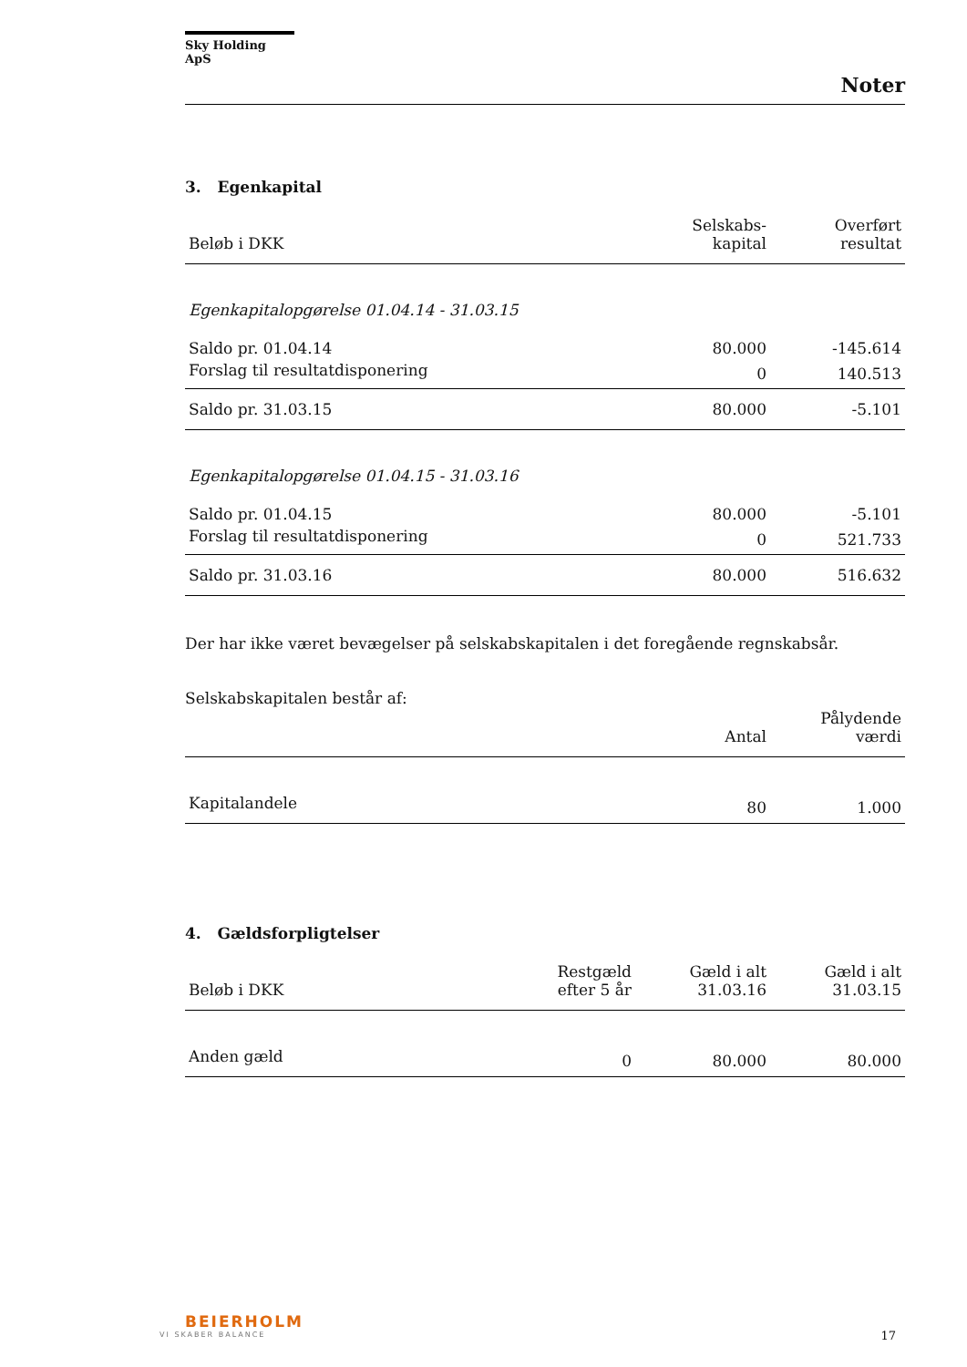Sky Holding ApS
Noter
3. Egenkapital
| Beløb i DKK | Selskabs- kapital | Overført resultat |
| --- | --- | --- |
| Egenkapitalopgørelse 01.04.14 - 31.03.15 | | |
| Saldo pr. 01.04.14 | 80.000 | -145.614 |
| Forslag til resultatdisponering | 0 | 140.513 |
| Saldo pr. 31.03.15 | 80.000 | -5.101 |
| Egenkapitalopgørelse 01.04.15 - 31.03.16 | | |
| Saldo pr. 01.04.15 | 80.000 | -5.101 |
| Forslag til resultatdisponering | 0 | 521.733 |
| Saldo pr. 31.03.16 | 80.000 | 516.632 |
Der har ikke været bevægelser på selskabskapitalen i det foregående regnskabsår.
Selskabskapitalen består af:
| | Antal | Pålydende værdi |
| --- | --- | --- |
| Kapitalandele | 80 | 1.000 |
4. Gældsforpligtelser
| Beløb i DKK | Restgæld efter 5 år | Gæld i alt 31.03.16 | Gæld i alt 31.03.15 |
| --- | --- | --- | --- |
| Anden gæld | 0 | 80.000 | 80.000 |
BEIERHOLM
VI SKABER BALANCE
17